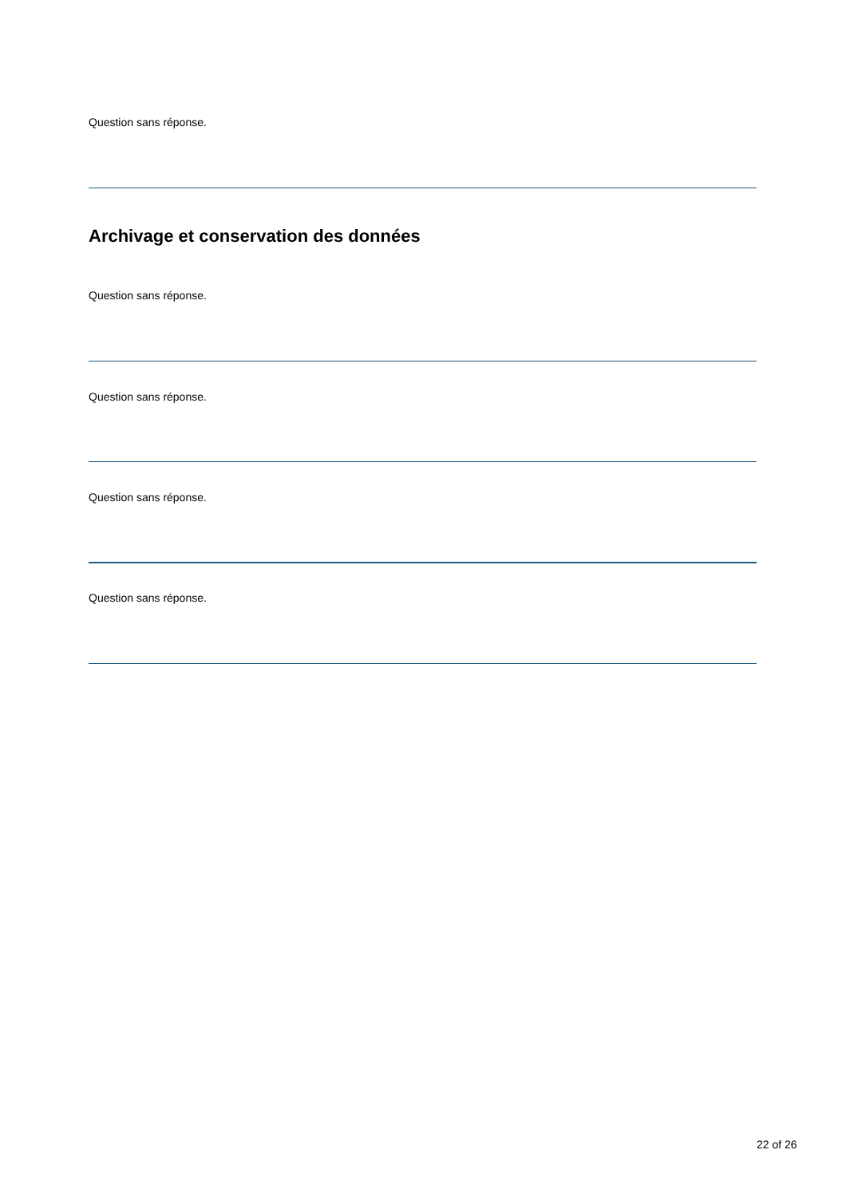Question sans réponse.
Archivage et conservation des données
Question sans réponse.
Question sans réponse.
Question sans réponse.
Question sans réponse.
22 of 26